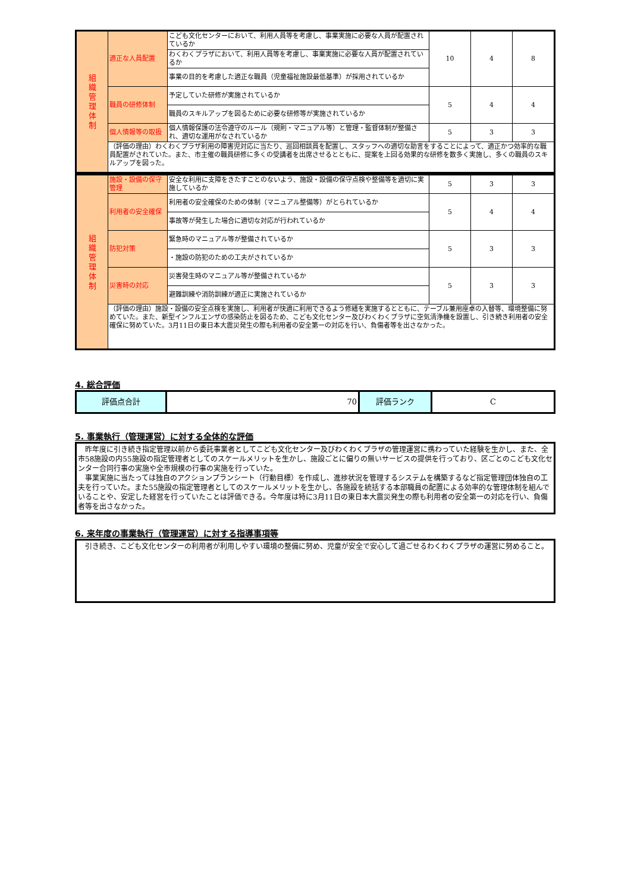| 組 織 管 理 体 制 | 適正な人員配置 | こども文化センターにおいて、利用人員等を考慮し、事業実施に必要な人員が配置されているか | 10 | 4 | 8 |
| | | わくわくプラザにおいて、利用人員等を考慮し、事業実施に必要な人員が配置されているか | | | |
| | | 事業の目的を考慮した適正な職員（児童福祉施設最低基準）が採用されているか | | | |
| | 職員の研修体制 | 予定していた研修が実施されているか | 5 | 4 | 4 |
| | | 職員のスキルアップを図るために必要な研修等が実施されているか | | | |
| | 個人情報等の取扱 | 個人情報保護の法令遵守のルール（規則・マニュアル等）と管理・監督体制が整備され、適切な運用がなされているか | 5 | 3 | 3 |
| | （評価の理由）わくわくプラザ利用の障害児対応に当たり、巡回相談員を配置し、スタッフへの適切な助言をすることによって、適正かつ効率的な職員配置がされていた。また、市主催の職員研修に多くの受講者を出席させるとともに、提案を上回る効果的な研修を数多く実施し、多くの職員のスキルアップを図った。 | | | | |
| 組 織 管 理 体 制 | 施設・設備の保守管理 | 安全な利用に支障をきたすことのないよう、施設・設備の保守点検や整備等を適切に実施しているか | 5 | 3 | 3 |
| | 利用者の安全確保 | 利用者の安全確保のための体制（マニュアル整備等）がとられているか | 5 | 4 | 4 |
| | | 事故等が発生した場合に適切な対応が行われているか | | | |
| | 防犯対策 | 緊急時のマニュアル等が整備されているか | 5 | 3 | 3 |
| | | ・施設の防犯のための工夫がされているか | | | |
| | 災害時の対応 | 災害発生時のマニュアル等が整備されているか | 5 | 3 | 3 |
| | | 避難訓練や消防訓練が適正に実施されているか | | | |
| | （評価の理由）施設・設備の安全点検を実施し、利用者が快適に利用できるよう修繕を実施するとともに、テーブル兼用座卓の入替等、環境整備に努めていた。また、新型インフルエンザの感染防止を図るため、こども文化センター及びわくわくプラザに空気清浄機を設置し、引き続き利用者の安全確保に努めていた。3月11日の東日本大震災発生の際も利用者の安全第一の対応を行い、負傷者等を出さなかった。 | | | | |
4. 総合評価
| 評価点合計 | 70 | 評価ランク | C |
5. 事業執行（管理運営）に対する全体的な評価
　昨年度に引き続き指定管理以前から委託事業者としてこども文化センター及びわくわくプラザの管理運営に携わっていた経験を生かし、また、全市58施設の内55施設の指定管理者としてのスケールメリットを生かし、施設ごとに偏りの無いサービスの提供を行っており、区ごとのこども文化センター合同行事の実施や全市規模の行事の実施を行っていた。
　事業実施に当たっては独自のアクションプランシート（行動目標）を作成し、進捗状況を管理するシステムを構築するなど指定管理団体独自の工夫を行っていた。また55施設の指定管理者としてのスケールメリットを生かし、各施設を統括する本部職員の配置による効率的な管理体制を組んでいることや、安定した経営を行っていたことは評価できる。今年度は特に3月11日の東日本大震災発生の際も利用者の安全第一の対応を行い、負傷者等を出さなかった。
6. 来年度の事業執行（管理運営）に対する指導事項等
　引き続き、こども文化センターの利用者が利用しやすい環境の整備に努め、児童が安全で安心して過ごせるわくわくプラザの運営に努めること。